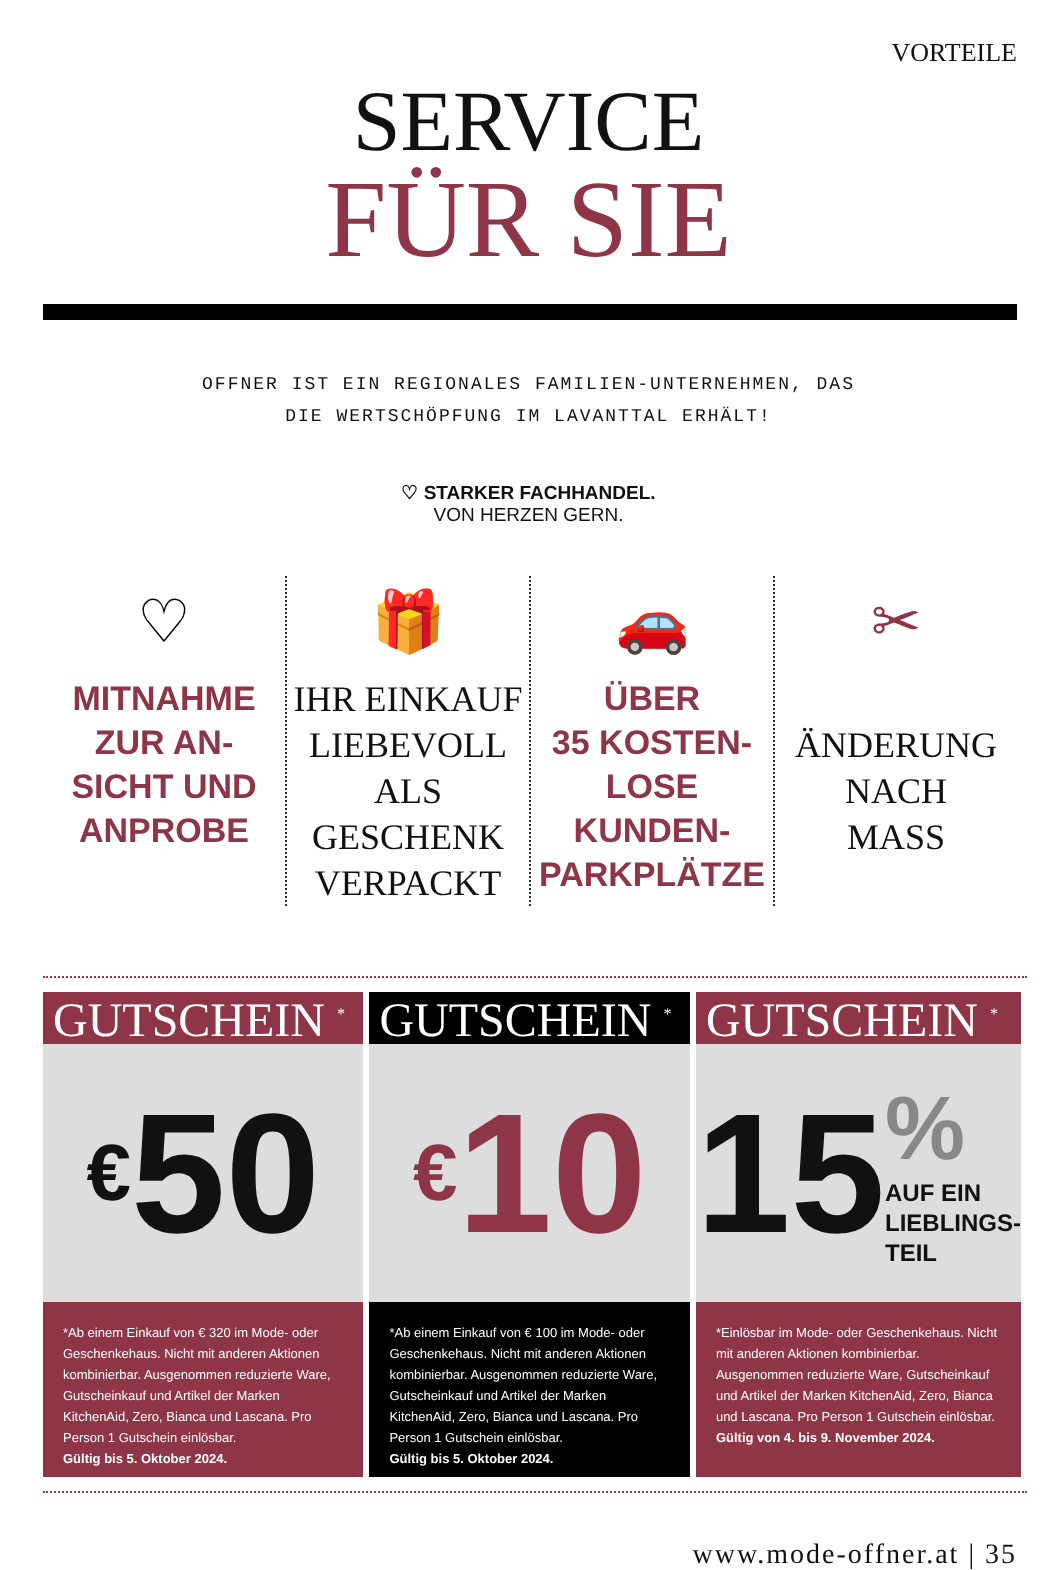VORTEILE
SERVICE
FÜR SIE
OFFNER IST EIN REGIONALES FAMILIEN-UNTERNEHMEN, DAS
DIE WERTSCHÖPFUNG IM LAVANTTAL ERHÄLT!
♡ STARKER FACHHANDEL.
VON HERZEN GERN.
♡
MITNAHME
ZUR AN-
SICHT UND
ANPROBE
🎁
IHR EINKAUF
LIEBEVOLL ALS
GESCHENK
VERPACKT
🚗
ÜBER
35 KOSTEN-
LOSE KUNDEN-
PARKPLÄTZE
✂
ÄNDERUNG
NACH
MASS
GUTSCHEIN <sup>*</sup>
€ 50
*Ab einem Einkauf von € 320 im Mode- oder Geschenkehaus. Nicht mit anderen Aktionen kombinierbar. Ausgenommen reduzierte Ware, Gutscheinkauf und Artikel der Marken KitchenAid, Zero, Bianca und Lascana. Pro Person 1 Gutschein einlösbar.
Gültig bis 5. Oktober 2024.
GUTSCHEIN <sup>*</sup>
€ 10
*Ab einem Einkauf von € 100 im Mode- oder Geschenkehaus. Nicht mit anderen Aktionen kombinierbar. Ausgenommen reduzierte Ware, Gutscheinkauf und Artikel der Marken KitchenAid, Zero, Bianca und Lascana. Pro Person 1 Gutschein einlösbar.
Gültig bis 5. Oktober 2024.
GUTSCHEIN <sup>*</sup>
15%
AUF EIN
LIEBLINGS-
TEIL
*Einlösbar im Mode- oder Geschenkehaus. Nicht mit anderen Aktionen kombinierbar. Ausgenommen reduzierte Ware, Gutscheinkauf und Artikel der Marken KitchenAid, Zero, Bianca und Lascana. Pro Person 1 Gutschein einlösbar.
Gültig von 4. bis 9. November 2024.
www.mode-offner.at | 35